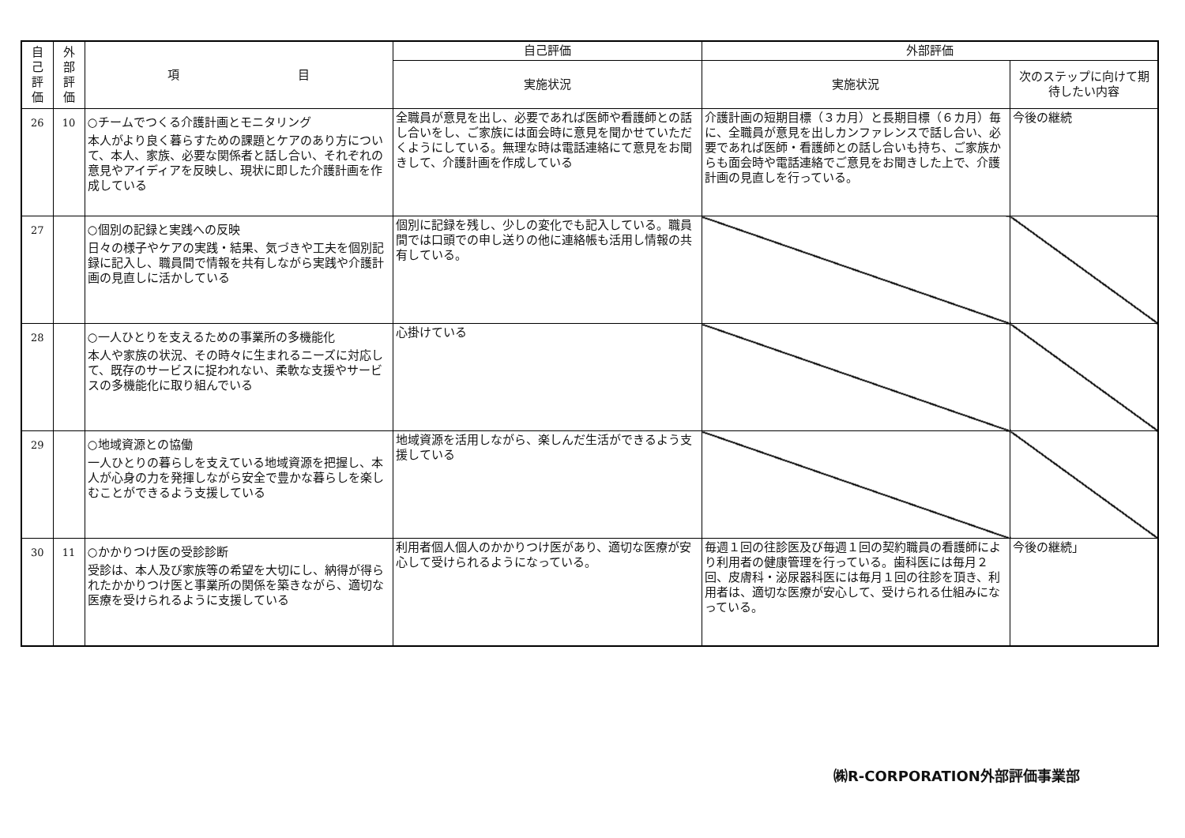| 自 己 評 価 | 外 部 評 価 | 項 目 | 自己評価 | 外部評価 | |
| --- | --- | --- | --- | --- | --- |
| | | | 実施状況 | 実施状況 | 次のステップに向けて期待したい内容 |
| 26 | 10 | ○チームでつくる介護計画とモニタリング 本人がより良く暮らすための課題とケアのあり方について、本人、家族、必要な関係者と話し合い、それぞれの意見やアイディアを反映し、現状に即した介護計画を作成している | 全職員が意見を出し、必要であれば医師や看護師との話し合いをし、ご家族には面会時に意見を聞かせていただくようにしている。無理な時は電話連絡にて意見をお聞きして、介護計画を作成している | 介護計画の短期目標（３カ月）と長期目標（６カ月）毎に、全職員が意見を出しカンファレンスで話し合い、必要であれば医師・看護師との話し合いも持ち、ご家族からも面会時や電話連絡でご意見をお聞きした上で、介護計画の見直しを行っている。 | 今後の継続 |
| 27 | | ○個別の記録と実践への反映 日々の様子やケアの実践・結果、気づきや工夫を個別記録に記入し、職員間で情報を共有しながら実践や介護計画の見直しに活かしている | 個別に記録を残し、少しの変化でも記入している。職員間では口頭での申し送りの他に連絡帳も活用し情報の共有している。 | | |
| 28 | | ○一人ひとりを支えるための事業所の多機能化 本人や家族の状況、その時々に生まれるニーズに対応して、既存のサービスに捉われない、柔軟な支援やサービスの多機能化に取り組んでいる | 心掛けている | | |
| 29 | | ○地域資源との協働 一人ひとりの暮らしを支えている地域資源を把握し、本人が心身の力を発揮しながら安全で豊かな暮らしを楽しむことができるよう支援している | 地域資源を活用しながら、楽しんだ生活ができるよう支援している | | |
| 30 | 11 | ○かかりつけ医の受診診断 受診は、本人及び家族等の希望を大切にし、納得が得られたかかりつけ医と事業所の関係を築きながら、適切な医療を受けられるように支援している | 利用者個人個人のかかりつけ医があり、適切な医療が安心して受けられるようになっている。 | 毎週１回の往診医及び毎週１回の契約職員の看護師により利用者の健康管理を行っている。歯科医には毎月２回、皮膚科・泌尿器科医には毎月１回の往診を頂き、利用者は、適切な医療が安心して、受けられる仕組みになっている。 | 今後の継続」 |
㈱R-CORPORATION外部評価事業部